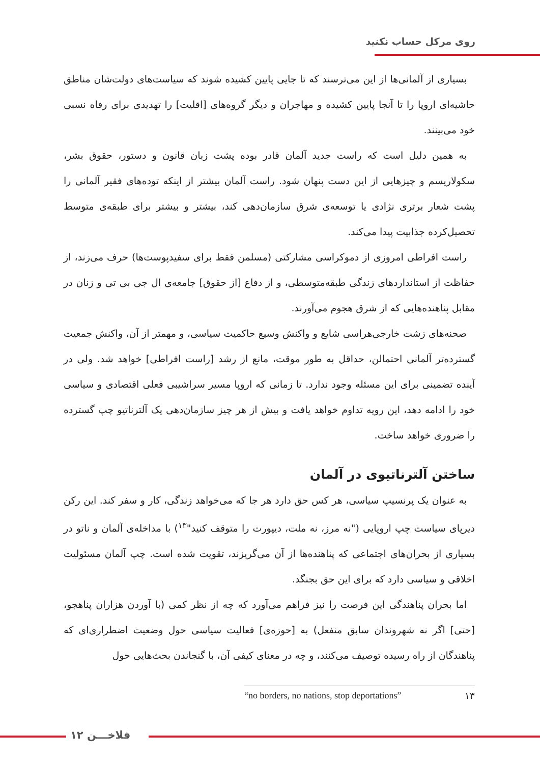روی مرکل حساب نکنید
بسیاری از آلمانی‌ها از این می‌ترسند که تا جایی پایین کشیده شوند که سیاست‌های دولت‌شان مناطق حاشیه‌ای اروپا را تا آنجا پایین کشیده و مهاجران و دیگر گروه‌های [اقلیت] را تهدیدی برای رفاه نسبی خود می‌بینند.
به همین دلیل است که راست جدید آلمان قادر بوده پشت زبان قانون و دستور، حقوق بشر، سکولاریسم و چیزهایی از این دست پنهان شود. راست آلمان بیشتر از اینکه توده‌های فقیر آلمانی را پشت شعار برتری نژادی یا توسعه‌ی شرق سازمان‌دهی کند، بیشتر و بیشتر برای طبقه‌ی متوسط تحصیل‌کرده جذابیت پیدا می‌کند.
راست افراطی امروزی از دموکراسی مشارکتی (مسلمن فقط برای سفیدپوست‌ها) حرف می‌زند، از حفاظت از استانداردهای زندگی طبقه‌متوسطی، و از دفاع [از حقوق] جامعه‌ی ال جی بی تی و زنان در مقابل پناهنده‌هایی که از شرق هجوم می‌آورند.
صحنه‌های زشت خارجی‌هراسی شایع و واکنش وسیع حاکمیت سیاسی، و مهمتر از آن، واکنش جمعیت گسترده‌تر آلمانی احتمالن، حداقل به طور موقت، مانع از رشد [راست افراطی] خواهد شد. ولی در آینده تضمینی برای این مسئله وجود ندارد. تا زمانی که اروپا مسیر سراشیبی فعلی اقتصادی و سیاسی خود را ادامه دهد، این رویه تداوم خواهد یافت و بیش از هر چیز سازمان‌دهی یک آلترناتیو چپ گسترده را ضروری خواهد ساخت.
ساختن آلترناتیوی در آلمان
به عنوان یک پرنسیپ سیاسی، هر کس حق دارد هر جا که می‌خواهد زندگی، کار و سفر کند. این رکن دیرپای سیاست چپ اروپایی ("نه مرز، نه ملت، دیپورت را متوقف کنید"<sup>۱۳</sup>) با مداخله‌ی آلمان و ناتو در بسیاری از بحران‌های اجتماعی که پناهنده‌ها از آن می‌گریزند، تقویت شده است. چپ آلمان مسئولیت اخلاقی و سیاسی دارد که برای این حق بجنگد.
اما بحران پناهندگی این فرصت را نیز فراهم می‌آورد که چه از نظر کمی (با آوردن هزاران پناهجو، [حتی] اگر نه شهروندان سابق منفعل) به [حوزه‌ی] فعالیت سیاسی حول وضعیت اضطراری‌ای که پناهندگان از راه رسیده توصیف می‌کنند، و چه در معنای کیفی آن، با گنجاندن بحث‌هایی حول
۱۳ “no borders, no nations, stop deportations”
۱۲ فلاخـــن